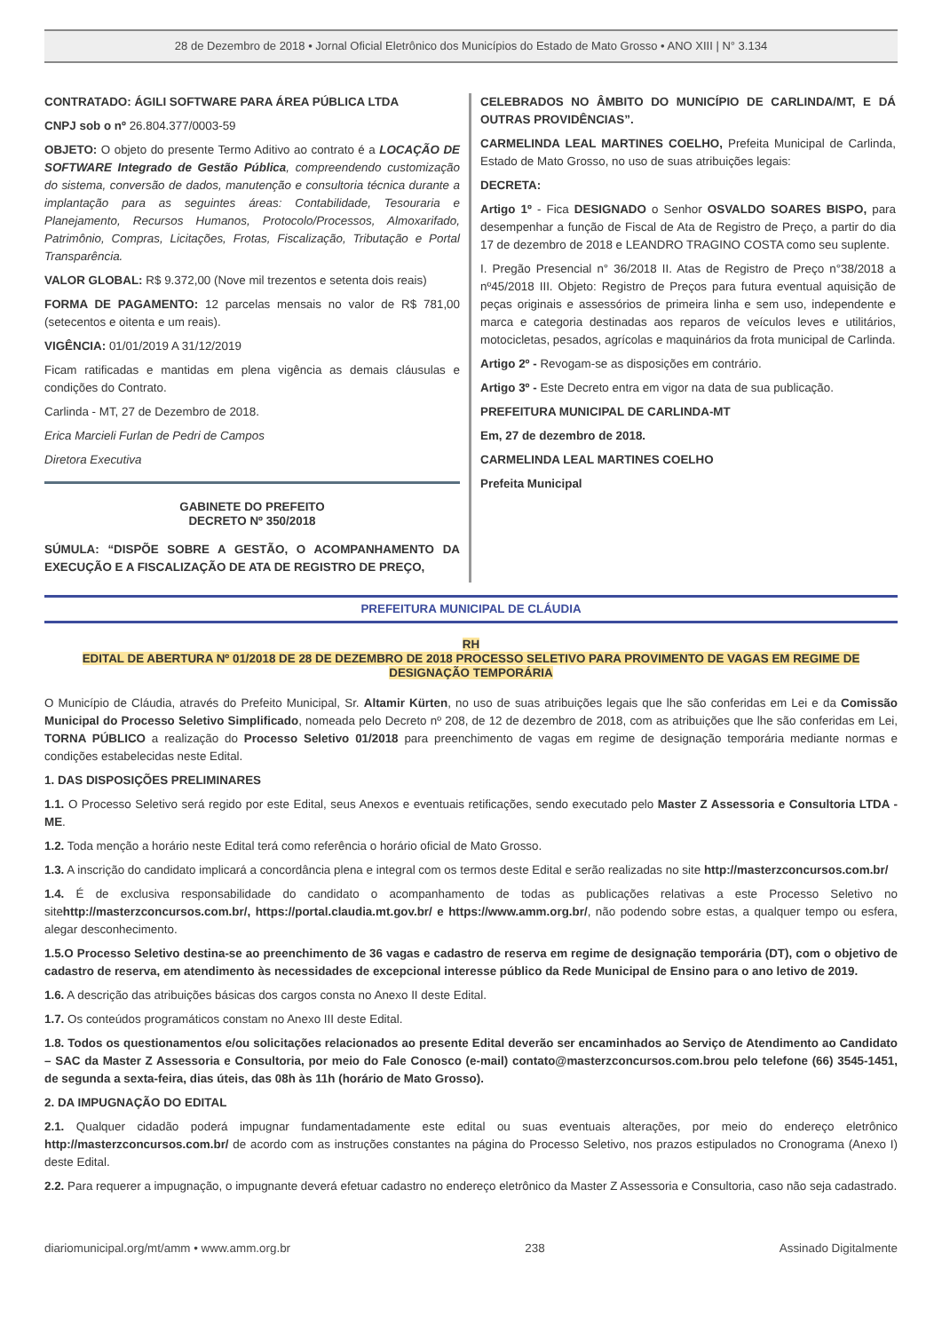28 de Dezembro de 2018 • Jornal Oficial Eletrônico dos Municípios do Estado de Mato Grosso • ANO XIII | N° 3.134
CONTRATADO: ÁGILI SOFTWARE PARA ÁREA PÚBLICA LTDA
CNPJ sob o nº 26.804.377/0003-59
OBJETO: O objeto do presente Termo Aditivo ao contrato é a LOCAÇÃO DE SOFTWARE Integrado de Gestão Pública, compreendendo customização do sistema, conversão de dados, manutenção e consultoria técnica durante a implantação para as seguintes áreas: Contabilidade, Tesouraria e Planejamento, Recursos Humanos, Protocolo/Processos, Almoxarifado, Patrimônio, Compras, Licitações, Frotas, Fiscalização, Tributação e Portal Transparência.
VALOR GLOBAL: R$ 9.372,00 (Nove mil trezentos e setenta dois reais)
FORMA DE PAGAMENTO: 12 parcelas mensais no valor de R$ 781,00 (setecentos e oitenta e um reais).
VIGÊNCIA: 01/01/2019 A 31/12/2019
Ficam ratificadas e mantidas em plena vigência as demais cláusulas e condições do Contrato.
Carlinda - MT, 27 de Dezembro de 2018.
Erica Marcieli Furlan de Pedri de Campos
Diretora Executiva
GABINETE DO PREFEITO
DECRETO Nº 350/2018
SÚMULA: “DISPÕE SOBRE A GESTÃO, O ACOMPANHAMENTO DA EXECUÇÃO E A FISCALIZAÇÃO DE ATA DE REGISTRO DE PREÇO,
CELEBRADOS NO ÂMBITO DO MUNICÍPIO DE CARLINDA/MT, E DÁ OUTRAS PROVIDÊNCIAS”.
CARMELINDA LEAL MARTINES COELHO, Prefeita Municipal de Carlinda, Estado de Mato Grosso, no uso de suas atribuições legais:
DECRETA:
Artigo 1º - Fica DESIGNADO o Senhor OSVALDO SOARES BISPO, para desempenhar a função de Fiscal de Ata de Registro de Preço, a partir do dia 17 de dezembro de 2018 e LEANDRO TRAGINO COSTA como seu suplente.
I. Pregão Presencial n° 36/2018 II. Atas de Registro de Preço n°38/2018 a nº45/2018 III. Objeto: Registro de Preços para futura eventual aquisição de peças originais e assessórios de primeira linha e sem uso, independente e marca e categoria destinadas aos reparos de veículos leves e utilitários, motocicletas, pesados, agrícolas e maquinários da frota municipal de Carlinda.
Artigo 2º - Revogam-se as disposições em contrário.
Artigo 3º - Este Decreto entra em vigor na data de sua publicação.
PREFEITURA MUNICIPAL DE CARLINDA-MT
Em, 27 de dezembro de 2018.
CARMELINDA LEAL MARTINES COELHO
Prefeita Municipal
PREFEITURA MUNICIPAL DE CLÁUDIA
RH
EDITAL DE ABERTURA Nº 01/2018 DE 28 DE DEZEMBRO DE 2018 PROCESSO SELETIVO PARA PROVIMENTO DE VAGAS EM REGIME DE DESIGNAÇÃO TEMPORÁRIA
O Município de Cláudia, através do Prefeito Municipal, Sr. Altamir Kürten, no uso de suas atribuições legais que lhe são conferidas em Lei e da Comissão Municipal do Processo Seletivo Simplificado, nomeada pelo Decreto nº 208, de 12 de dezembro de 2018, com as atribuições que lhe são conferidas em Lei, TORNA PÚBLICO a realização do Processo Seletivo 01/2018 para preenchimento de vagas em regime de designação temporária mediante normas e condições estabelecidas neste Edital.
1. DAS DISPOSIÇÕES PRELIMINARES
1.1. O Processo Seletivo será regido por este Edital, seus Anexos e eventuais retificações, sendo executado pelo Master Z Assessoria e Consultoria LTDA - ME.
1.2. Toda menção a horário neste Edital terá como referência o horário oficial de Mato Grosso.
1.3. A inscrição do candidato implicará a concordância plena e integral com os termos deste Edital e serão realizadas no site http://masterzconcursos.com.br/
1.4. É de exclusiva responsabilidade do candidato o acompanhamento de todas as publicações relativas a este Processo Seletivo no sitehttp://masterzconcursos.com.br/, https://portal.claudia.mt.gov.br/ e https://www.amm.org.br/, não podendo sobre estas, a qualquer tempo ou esfera, alegar desconhecimento.
1.5.O Processo Seletivo destina-se ao preenchimento de 36 vagas e cadastro de reserva em regime de designação temporária (DT), com o objetivo de cadastro de reserva, em atendimento às necessidades de excepcional interesse público da Rede Municipal de Ensino para o ano letivo de 2019.
1.6. A descrição das atribuições básicas dos cargos consta no Anexo II deste Edital.
1.7. Os conteúdos programáticos constam no Anexo III deste Edital.
1.8. Todos os questionamentos e/ou solicitações relacionados ao presente Edital deverão ser encaminhados ao Serviço de Atendimento ao Candidato – SAC da Master Z Assessoria e Consultoria, por meio do Fale Conosco (e-mail) contato@masterzconcursos.com.brou pelo telefone (66) 3545-1451, de segunda a sexta-feira, dias úteis, das 08h às 11h (horário de Mato Grosso).
2. DA IMPUGNAÇÃO DO EDITAL
2.1. Qualquer cidadão poderá impugnar fundamentadamente este edital ou suas eventuais alterações, por meio do endereço eletrônico http://masterzconcursos.com.br/ de acordo com as instruções constantes na página do Processo Seletivo, nos prazos estipulados no Cronograma (Anexo I) deste Edital.
2.2. Para requerer a impugnação, o impugnante deverá efetuar cadastro no endereço eletrônico da Master Z Assessoria e Consultoria, caso não seja cadastrado.
diariomunicipal.org/mt/amm • www.amm.org.br 238 Assinado Digitalmente